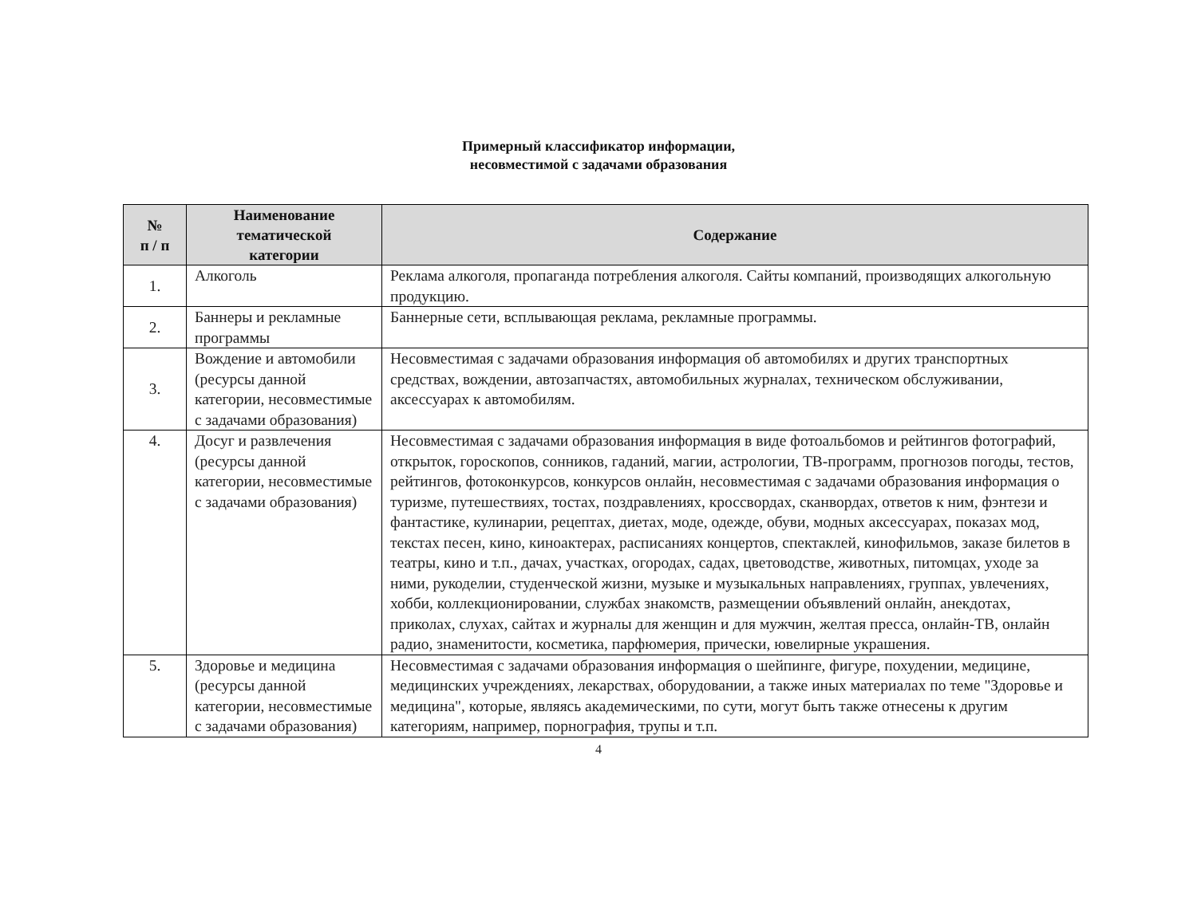Примерный классификатор информации,
несовместимой с задачами образования
| № п / п | Наименование тематической категории | Содержание |
| --- | --- | --- |
| 1. | Алкоголь | Реклама алкоголя, пропаганда потребления алкоголя. Сайты компаний, производящих алкогольную продукцию. |
| 2. | Баннеры и рекламные программы | Баннерные сети, всплывающая реклама, рекламные программы. |
| 3. | Вождение и автомобили (ресурсы данной категории, несовместимые с задачами образования) | Несовместимая с задачами образования информация об автомобилях и других транспортных средствах, вождении, автозапчастях, автомобильных журналах, техническом обслуживании, аксессуарах к автомобилям. |
| 4. | Досуг и развлечения (ресурсы данной категории, несовместимые с задачами образования) | Несовместимая с задачами образования информация в виде фотоальбомов и рейтингов фотографий, открыток, гороскопов, сонников, гаданий, магии, астрологии, ТВ-программ, прогнозов погоды, тестов, рейтингов, фотоконкурсов, конкурсов онлайн, несовместимая с задачами образования информация о туризме, путешествиях, тостах, поздравлениях, кроссвордах, сканвордах, ответов к ним, фэнтези и фантастике, кулинарии, рецептах, диетах, моде, одежде, обуви, модных аксессуарах, показах мод, текстах песен, кино, киноактерах, расписаниях концертов, спектаклей, кинофильмов, заказе билетов в театры, кино и т.п., дачах, участках, огородах, садах, цветоводстве, животных, питомцах, уходе за ними, рукоделии, студенческой жизни, музыке и музыкальных направлениях, группах, увлечениях, хобби, коллекционировании, службах знакомств, размещении объявлений онлайн, анекдотах, приколах, слухах, сайтах и журналы для женщин и для мужчин, желтая пресса, онлайн-ТВ, онлайн радио, знаменитости, косметика, парфюмерия, прически, ювелирные украшения. |
| 5. | Здоровье и медицина (ресурсы данной категории, несовместимые с задачами образования) | Несовместимая с задачами образования информация о шейпинге, фигуре, похудении, медицине, медицинских учреждениях, лекарствах, оборудовании, а также иных материалах по теме "Здоровье и медицина", которые, являясь академическими, по сути, могут быть также отнесены к другим категориям, например, порнография, трупы и т.п. |
4